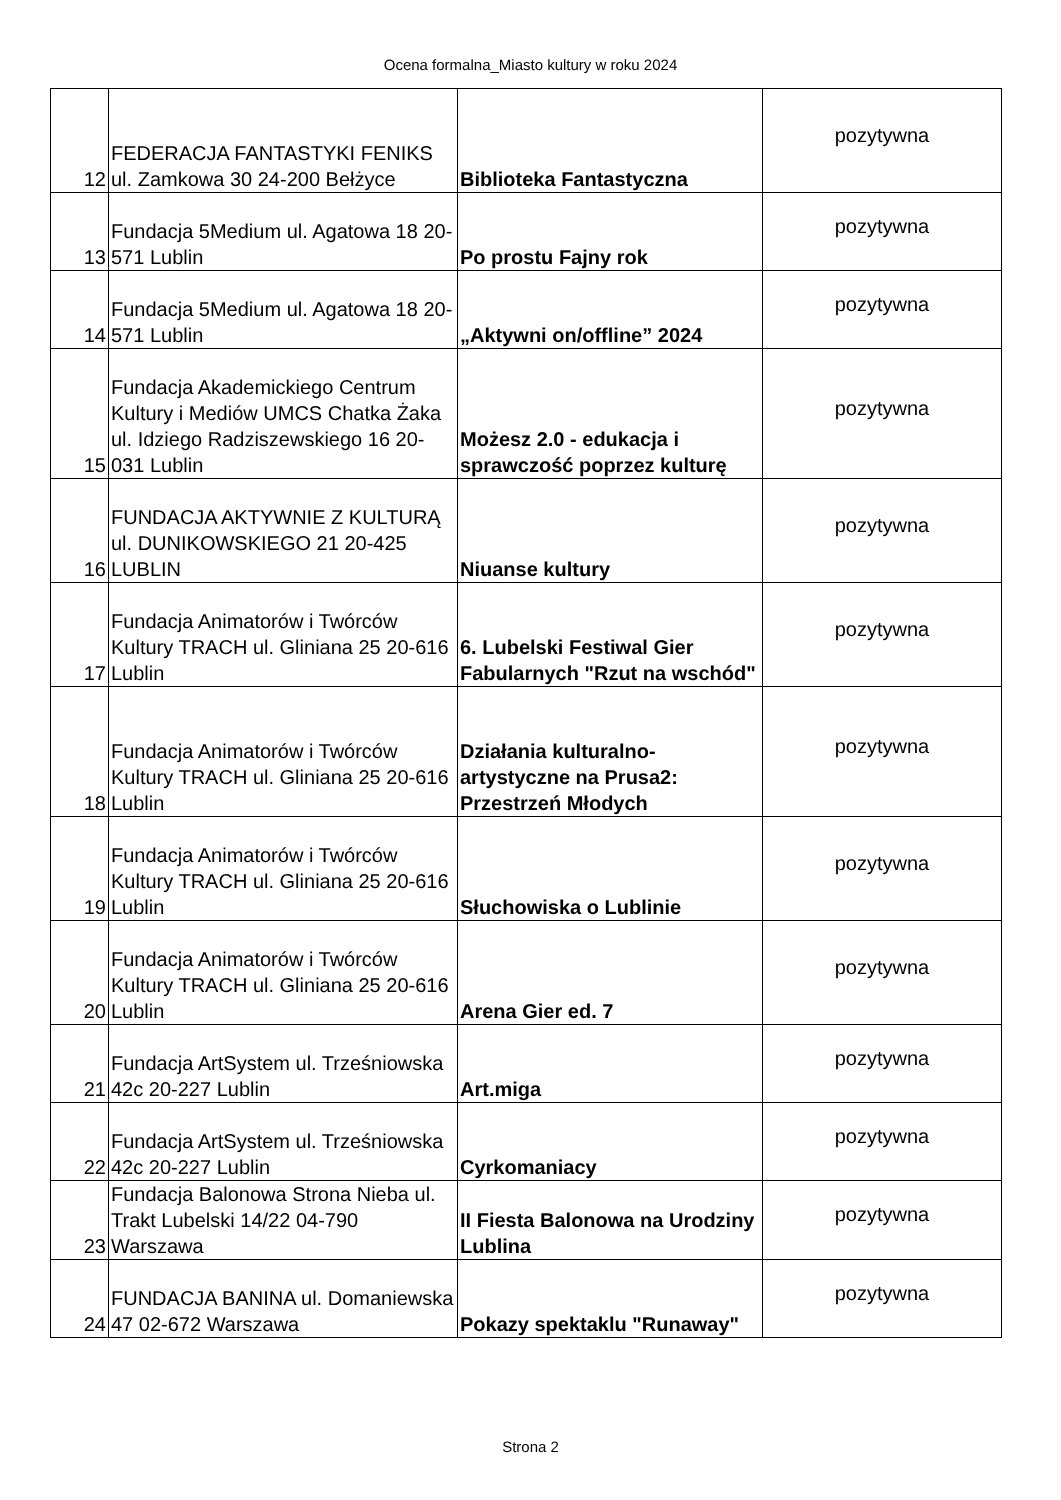Ocena formalna_Miasto kultury w roku 2024
| 12 | FEDERACJA FANTASTYKI FENIKS ul. Zamkowa 30 24-200 Bełżyce | Biblioteka Fantastyczna | pozytywna |
| 13 | Fundacja 5Medium ul. Agatowa 18 20-571 Lublin | Po prostu Fajny rok | pozytywna |
| 14 | Fundacja 5Medium ul. Agatowa 18 20-571 Lublin | „Aktywni on/offline” 2024 | pozytywna |
| 15 | Fundacja Akademickiego Centrum Kultury i Mediów UMCS Chatka Żaka ul. Idziego Radziszewskiego 16 20-031 Lublin | Możesz 2.0 - edukacja i sprawczość poprzez kulturę | pozytywna |
| 16 | FUNDACJA AKTYWNIE Z KULTURĄ ul. DUNIKOWSKIEGO 21 20-425 LUBLIN | Niuanse kultury | pozytywna |
| 17 | Fundacja Animatorów i Twórców Kultury TRACH ul. Gliniana 25 20-616 Lublin | 6. Lubelski Festiwal Gier Fabularnych "Rzut na wschód" | pozytywna |
| 18 | Fundacja Animatorów i Twórców Kultury TRACH ul. Gliniana 25 20-616 Lublin | Działania kulturalno-artystyczne na Prusa2: Przestrzeń Młodych | pozytywna |
| 19 | Fundacja Animatorów i Twórców Kultury TRACH ul. Gliniana 25 20-616 Lublin | Słuchowiska o Lublinie | pozytywna |
| 20 | Fundacja Animatorów i Twórców Kultury TRACH ul. Gliniana 25 20-616 Lublin | Arena Gier ed. 7 | pozytywna |
| 21 | Fundacja ArtSystem ul. Trześniowska 42c 20-227 Lublin | Art.miga | pozytywna |
| 22 | Fundacja ArtSystem ul. Trześniowska 42c 20-227 Lublin | Cyrkomaniacy | pozytywna |
| 23 | Fundacja Balonowa Strona Nieba ul. Trakt Lubelski 14/22 04-790 Warszawa | II Fiesta Balonowa na Urodziny Lublina | pozytywna |
| 24 | FUNDACJA BANINA ul. Domaniewska 47 02-672 Warszawa | Pokazy spektaklu "Runaway" | pozytywna |
Strona 2